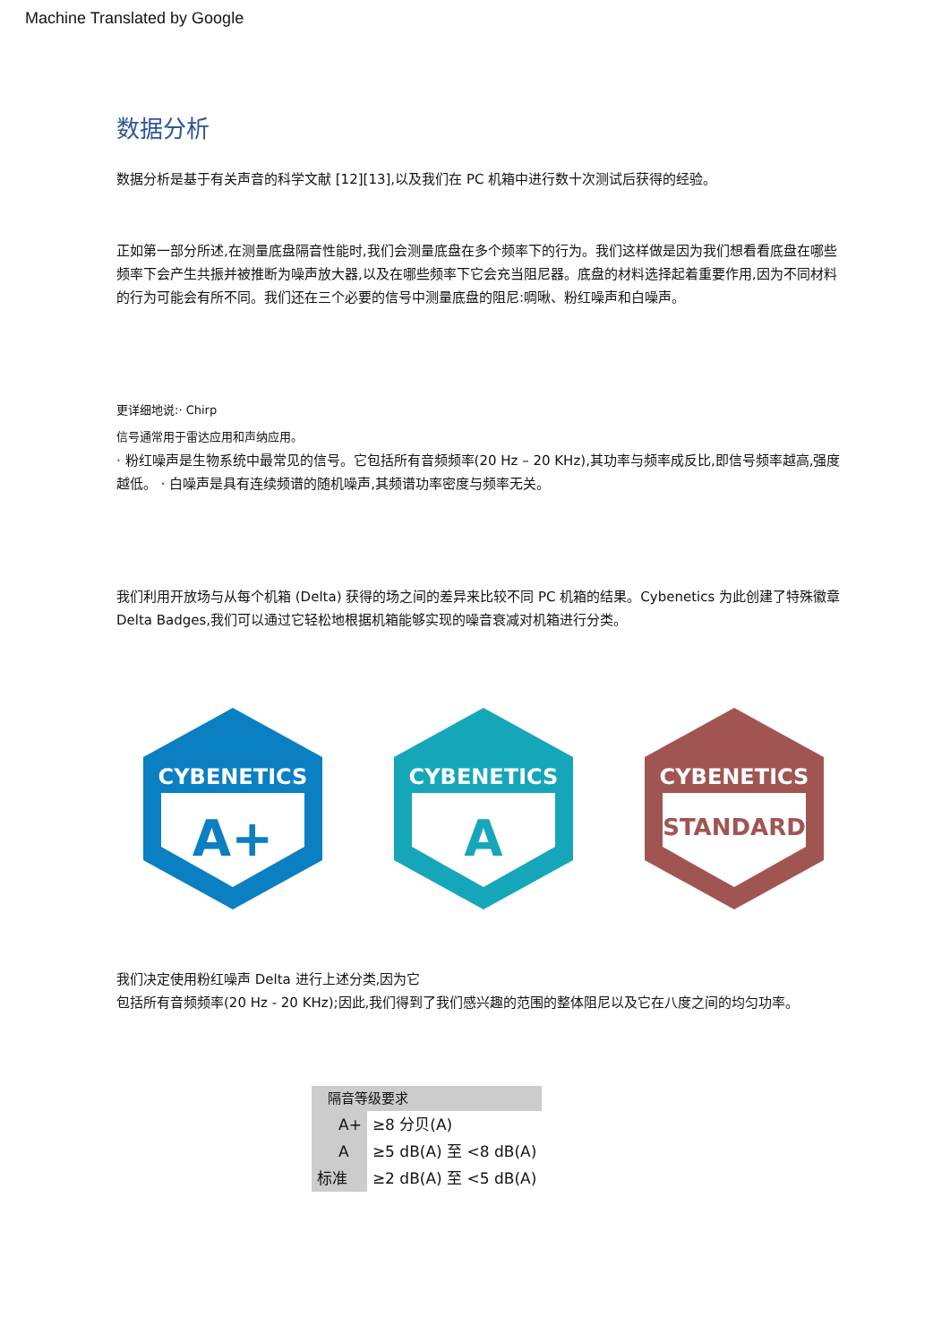Machine Translated by Google
数据分析
数据分析是基于有关声音的科学文献 [12][13],以及我们在 PC 机箱中进行数十次测试后获得的经验。
正如第一部分所述,在测量底盘隔音性能时,我们会测量底盘在多个频率下的行为。我们这样做是因为我们想看看底盘在哪些频率下会产生共振并被推断为噪声放大器,以及在哪些频率下它会充当阻尼器。底盘的材料选择起着重要作用,因为不同材料的行为可能会有所不同。我们还在三个必要的信号中测量底盘的阻尼:啁啾、粉红噪声和白噪声。
更详细地说:· Chirp
信号通常用于雷达应用和声纳应用。
· 粉红噪声是生物系统中最常见的信号。它包括所有音频频率(20 Hz – 20 KHz),其功率与频率成反比,即信号频率越高,强度越低。 · 白噪声是具有连续频谱的随机噪声,其频谱功率密度与频率无关。
我们利用开放场与从每个机箱 (Delta) 获得的场之间的差异来比较不同 PC 机箱的结果。Cybenetics 为此创建了特殊徽章 Delta Badges,我们可以通过它轻松地根据机箱能够实现的噪音衰减对机箱进行分类。
CYBENETICS
A+
CYBENETICS
A
CYBENETICS
STANDARD
我们决定使用粉红噪声 Delta 进行上述分类,因为它
包括所有音频频率(20 Hz - 20 KHz);因此,我们得到了我们感兴趣的范围的整体阻尼以及它在八度之间的均匀功率。
| 隔音等级要求 | |
| --- | --- |
| A+ | ≥8 分贝(A) |
| A | ≥5 dB(A) 至 <8 dB(A) |
| 标准 | ≥2 dB(A) 至 <5 dB(A) |